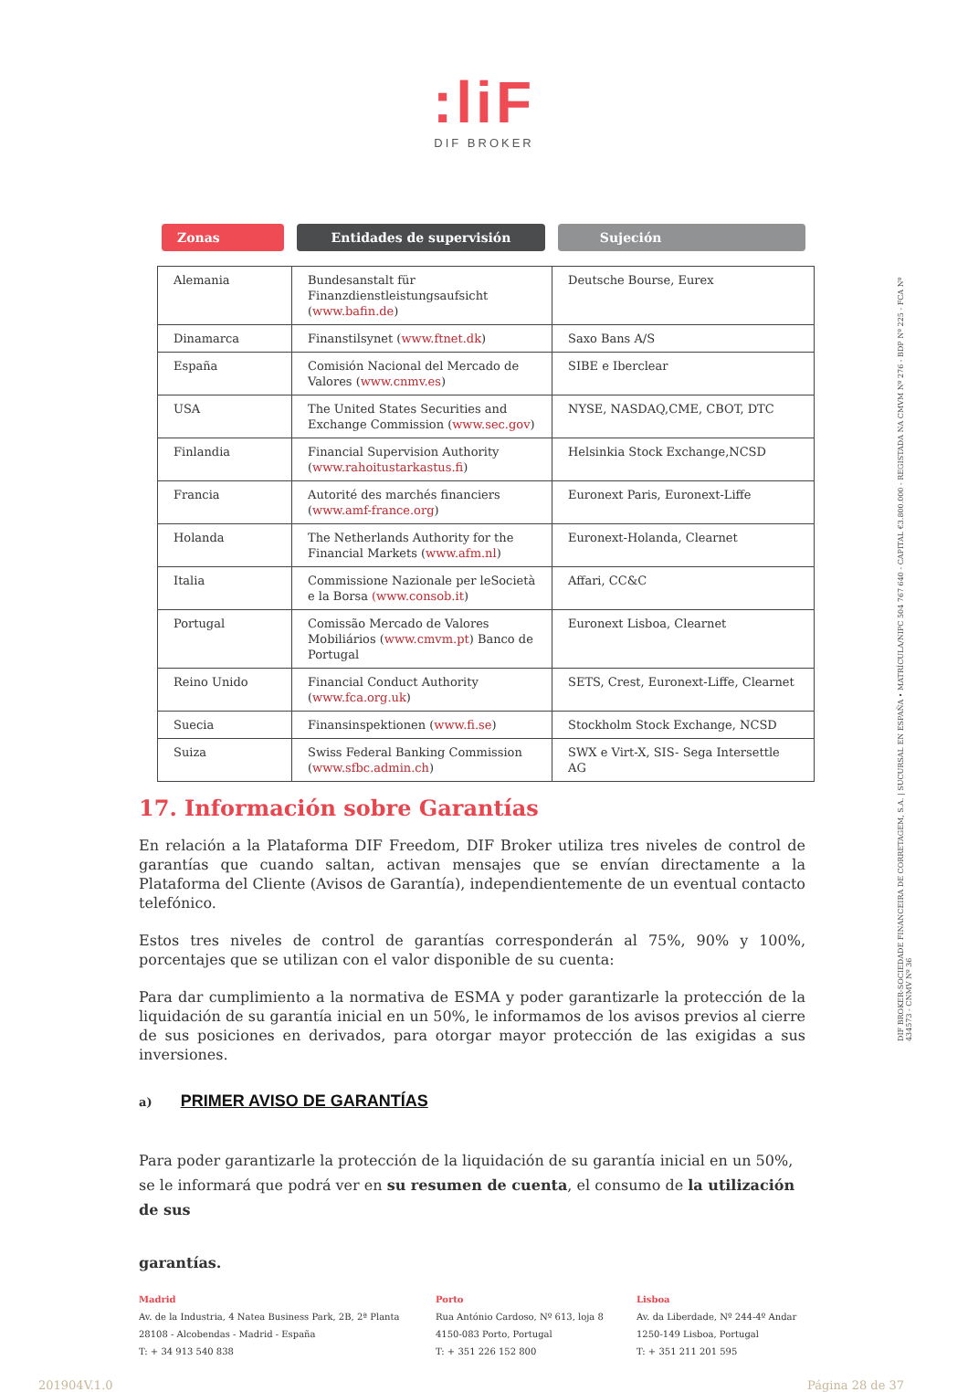:liF
DIF BROKER
DIF BROKER-SOCIEDADE FINANCEIRA DE CORRETAGEM, S.A. | SUCURSAL EN ESPAÑA • MATRÍCULA/NIPC 504 767 640 - CAPITAL €3.800.000 - REGISTADA NA CMVM Nº 276 - BDP Nº 225 - FCA Nº 434573 - CNMV Nº 36
Zonas Entidades de supervisión Sujeción
| Alemania | Bundesanstalt für Finanzdienstleistungsaufsicht ( www.bafin.de ) | Deutsche Bourse, Eurex |
| Dinamarca | Finanstilsynet ( www.ftnet.dk ) | Saxo Bans A/S |
| España | Comisión Nacional del Mercado de Valores ( www.cnmv.es ) | SIBE e Iberclear |
| USA | The United States Securities and Exchange Commission ( www.sec.gov ) | NYSE, NASDAQ,CME, CBOT, DTC |
| Finlandia | Financial Supervision Authority ( www.rahoitustarkastus.fi ) | Helsinkia Stock Exchange,NCSD |
| Francia | Autorité des marchés financiers ( www.amf-france.org ) | Euronext Paris, Euronext-Liffe |
| Holanda | The Netherlands Authority for the Financial Markets ( www.afm.nl ) | Euronext-Holanda, Clearnet |
| Italia | Commissione Nazionale per leSocietà e la Borsa (www.consob.it ) | Affari, CC&C |
| Portugal | Comissão Mercado de Valores Mobiliários ( www.cmvm.pt ) Banco de Portugal | Euronext Lisboa, Clearnet |
| Reino Unido | Financial Conduct Authority ( www.fca.org.uk ) | SETS, Crest, Euronext-Liffe, Clearnet |
| Suecia | Finansinspektionen ( www.fi.se ) | Stockholm Stock Exchange, NCSD |
| Suiza | Swiss Federal Banking Commission ( www.sfbc.admin.ch ) | SWX e Virt-X, SIS- Sega Intersettle AG |
17. Información sobre Garantías
En relación a la Plataforma DIF Freedom, DIF Broker utiliza tres niveles de control de garantías que cuando saltan, activan mensajes que se envían directamente a la Plataforma del Cliente (Avisos de Garantía), independientemente de un eventual contacto telefónico.
Estos tres niveles de control de garantías corresponderán al 75%, 90% y 100%, porcentajes que se utilizan con el valor disponible de su cuenta:
Para dar cumplimiento a la normativa de ESMA y poder garantizarle la protección de la liquidación de su garantía inicial en un 50%, le informamos de los avisos previos al cierre de sus posiciones en derivados, para otorgar mayor protección de las exigidas a sus inversiones.
a) PRIMER AVISO DE GARANTÍAS
Para poder garantizarle la protección de la liquidación de su garantía inicial en un 50%, se le informará que podrá ver en su resumen de cuenta, el consumo de la utilización de sus
garantías.
Madrid
Av. de la Industria, 4 Natea Business Park, 2B, 2ª Planta
28108 - Alcobendas - Madrid - España
T: + 34 913 540 838
Porto
Rua António Cardoso, Nº 613, loja 8
4150-083 Porto, Portugal
T: + 351 226 152 800
Lisboa
Av. da Liberdade, Nº 244-4º Andar
1250-149 Lisboa, Portugal
T: + 351 211 201 595
201904V.1.0 Página 28 de 37